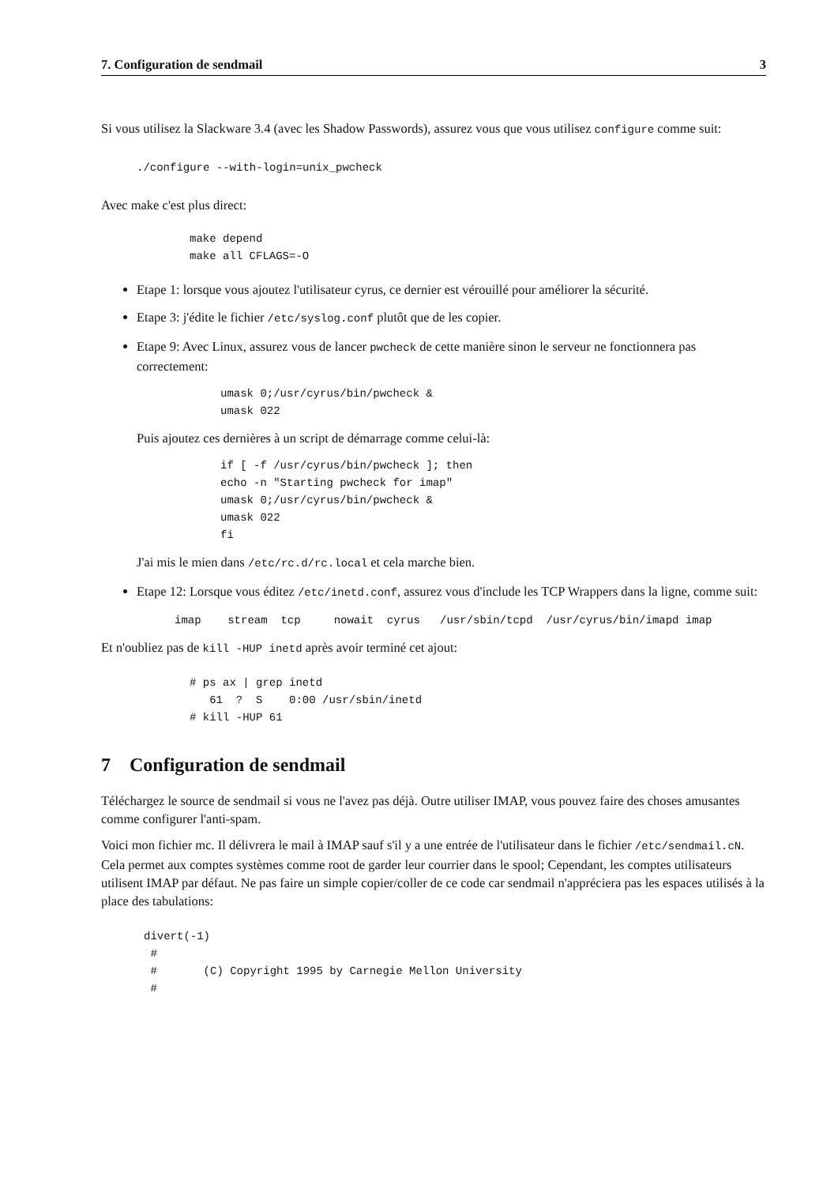7. Configuration de sendmail 3
Si vous utilisez la Slackware 3.4 (avec les Shadow Passwords), assurez vous que vous utilisez configure comme suit:
./configure --with-login=unix_pwcheck
Avec make c'est plus direct:
make depend
make all CFLAGS=-O
Etape 1: lorsque vous ajoutez l'utilisateur cyrus, ce dernier est vérouillé pour améliorer la sécurité.
Etape 3: j'édite le fichier /etc/syslog.conf plutôt que de les copier.
Etape 9: Avec Linux, assurez vous de lancer pwcheck de cette manière sinon le serveur ne fonctionnera pas correctement:
umask 0;/usr/cyrus/bin/pwcheck &
umask 022
Puis ajoutez ces dernières à un script de démarrage comme celui-là:
if [ -f /usr/cyrus/bin/pwcheck ]; then
echo -n "Starting pwcheck for imap"
umask 0;/usr/cyrus/bin/pwcheck &
umask 022
fi
J'ai mis le mien dans /etc/rc.d/rc.local et cela marche bien.
Etape 12: Lorsque vous éditez /etc/inetd.conf, assurez vous d'include les TCP Wrappers dans la ligne, comme suit:
imap    stream  tcp     nowait  cyrus   /usr/sbin/tcpd  /usr/cyrus/bin/imapd imap
Et n'oubliez pas de kill -HUP inetd après avoir terminé cet ajout:
# ps ax | grep inetd
   61  ?  S    0:00 /usr/sbin/inetd
# kill -HUP 61
7 Configuration de sendmail
Téléchargez le source de sendmail si vous ne l'avez pas déjà. Outre utiliser IMAP, vous pouvez faire des choses amusantes comme configurer l'anti-spam.
Voici mon fichier mc. Il délivrera le mail à IMAP sauf s'il y a une entrée de l'utilisateur dans le fichier /etc/sendmail.cN. Cela permet aux comptes systèmes comme root de garder leur courrier dans le spool; Cependant, les comptes utilisateurs utilisent IMAP par défaut. Ne pas faire un simple copier/coller de ce code car sendmail n'appréciera pas les espaces utilisés à la place des tabulations:
divert(-1)
 #
 #       (C) Copyright 1995 by Carnegie Mellon University
 #